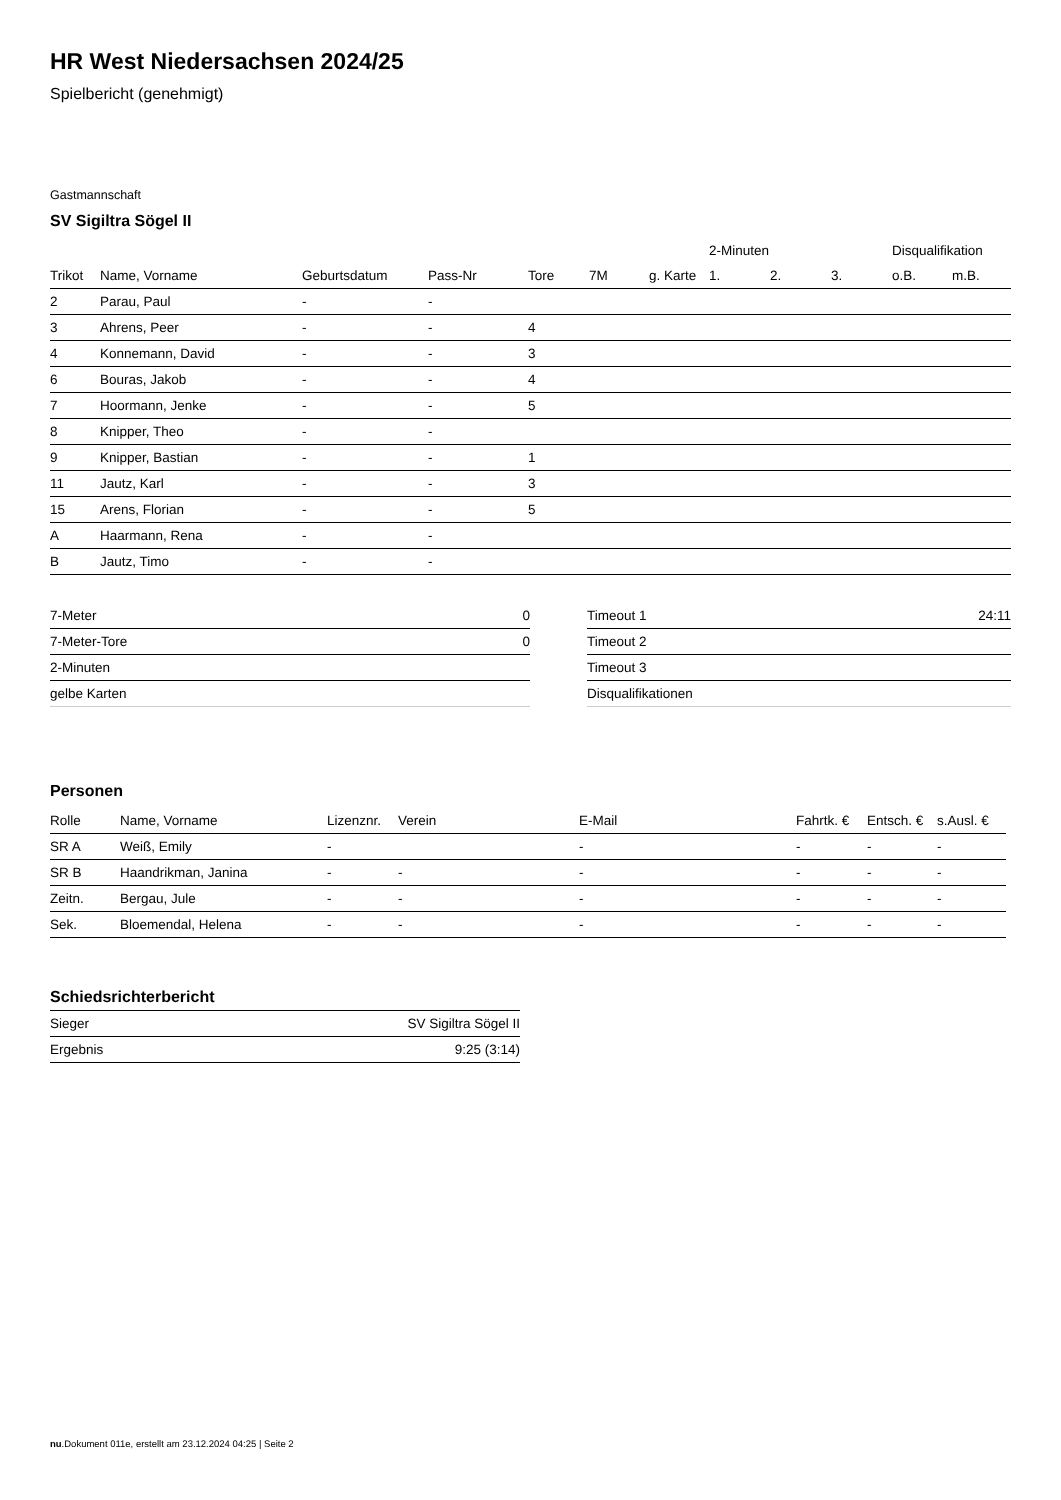HR West Niedersachsen 2024/25
Spielbericht (genehmigt)
Gastmannschaft
SV Sigiltra Sögel II
| | | | | | | | 2-Minuten | | | Disqualifikation | |
| --- | --- | --- | --- | --- | --- | --- | --- | --- | --- | --- | --- |
| Trikot | Name, Vorname | Geburtsdatum | Pass-Nr | Tore | 7M | g. Karte | 1. | 2. | 3. | o.B. | m.B. |
| 2 | Parau, Paul | - | - | | | | | | | | |
| 3 | Ahrens, Peer | - | - | 4 | | | | | | | |
| 4 | Konnemann, David | - | - | 3 | | | | | | | |
| 6 | Bouras, Jakob | - | - | 4 | | | | | | | |
| 7 | Hoormann, Jenke | - | - | 5 | | | | | | | |
| 8 | Knipper, Theo | - | - | | | | | | | | |
| 9 | Knipper, Bastian | - | - | 1 | | | | | | | |
| 11 | Jautz, Karl | - | - | 3 | | | | | | | |
| 15 | Arens, Florian | - | - | 5 | | | | | | | |
| A | Haarmann, Rena | - | - | | | | | | | | |
| B | Jautz, Timo | - | - | | | | | | | | |
| 7-Meter | 0 |
| 7-Meter-Tore | 0 |
| 2-Minuten | |
| gelbe Karten | |
| Timeout 1 | 24:11 |
| Timeout 2 | |
| Timeout 3 | |
| Disqualifikationen | |
Personen
| Rolle | Name, Vorname | Lizenznr. | Verein | E-Mail | Fahrtk. € | Entsch. € | s.Ausl. € |
| --- | --- | --- | --- | --- | --- | --- | --- |
| SR A | Weiß, Emily | - | | - | - | - | - |
| SR B | Haandrikman, Janina | - | - | - | - | - | - |
| Zeitn. | Bergau, Jule | - | - | - | - | - | - |
| Sek. | Bloemendal, Helena | - | - | - | - | - | - |
Schiedsrichterbericht
| Sieger | SV Sigiltra Sögel II |
| Ergebnis | 9:25 (3:14) |
nu.Dokument 011e, erstellt am 23.12.2024 04:25 | Seite 2